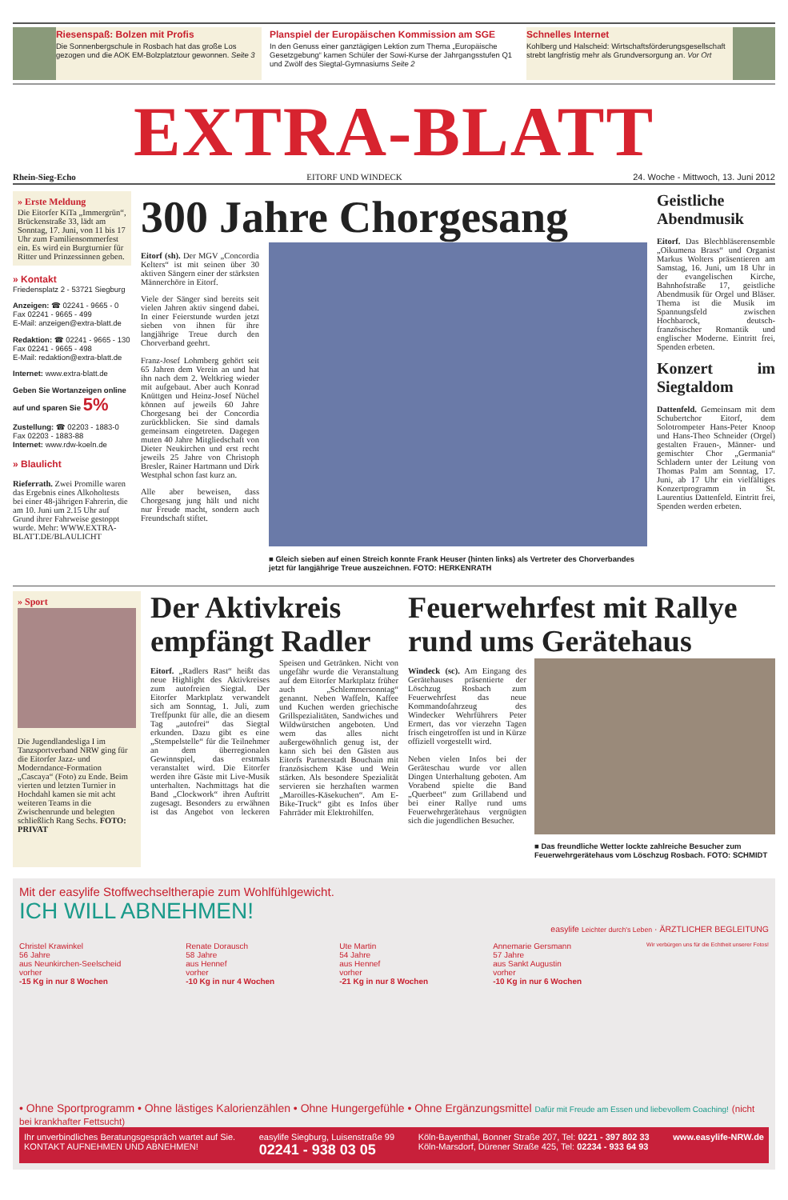Riesenspaß: Bolzen mit Profis
Die Sonnenbergschule in Rosbach hat das große Los gezogen und die AOK EM-Bolzplatztour gewonnen. Seite 3
Planspiel der Europäischen Kommission am SGE
In den Genuss einer ganztägigen Lektion zum Thema „Europäische Gesetzgebung“ kamen Schüler der Sowi-Kurse der Jahrgangsstufen Q1 und Zwölf des Siegtal-Gymnasiums Seite 2
Schnelles Internet
Kohlberg und Halscheid: Wirtschaftsförderungsgesellschaft strebt langfristig mehr als Grundversorgung an. Vor Ort
EXTRA-BLATT
Rhein-Sieg-Echo EITORF UND WINDECK 24. Woche - Mittwoch, 13. Juni 2012
» Erste Meldung
Die Eitorfer KiTa „Immergrün“, Brückenstraße 33, lädt am Sonntag, 17. Juni, von 11 bis 17 Uhr zum Familiensommerfest ein. Es wird ein Burgturnier für Ritter und Prinzessinnen geben.
» Kontakt
Friedensplatz 2 - 53721 Siegburg
Anzeigen: ☎ 02241 - 9665 - 0
Fax 02241 - 9665 - 499
E-Mail: anzeigen@extra-blatt.de
Redaktion: ☎ 02241 - 9665 - 130
Fax 02241 - 9665 - 498
E-Mail: redaktion@extra-blatt.de
Internet: www.extra-blatt.de
Geben Sie Wortanzeigen online auf und sparen Sie 5%
Zustellung: ☎ 02203 - 1883-0
Fax 02203 - 1883-88
Internet: www.rdw-koeln.de
» Blaulicht
Rieferrath. Zwei Promille waren das Ergebnis eines Alkoholtests bei einer 48-jährigen Fahrerin, die am 10. Juni um 2.15 Uhr auf Grund ihrer Fahrweise gestoppt wurde. Mehr: WWW.EXTRA-BLATT.DE/BLAULICHT
300 Jahre Chorgesang
Eitorf (sh). Der MGV „Concordia Kelters“ ist mit seinen über 30 aktiven Sängern einer der stärksten Männerchöre in Eitorf.
Viele der Sänger sind bereits seit vielen Jahren aktiv singend dabei. In einer Feierstunde wurden jetzt sieben von ihnen für ihre langjährige Treue durch den Chorverband geehrt.
Franz-Josef Lohmberg gehört seit 65 Jahren dem Verein an und hat ihn nach dem 2. Weltkrieg wieder mit aufgebaut. Aber auch Konrad Knüttgen und Heinz-Josef Nüchel können auf jeweils 60 Jahre Chorgesang bei der Concordia zurückblicken. Sie sind damals gemeinsam eingetreten. Dagegen muten 40 Jahre Mitgliedschaft von Dieter Neukirchen und erst recht jeweils 25 Jahre von Christoph Bresler, Rainer Hartmann und Dirk Westphal schon fast kurz an.
Alle aber beweisen, dass Chorgesang jung hält und nicht nur Freude macht, sondern auch Freundschaft stiftet.
■ Gleich sieben auf einen Streich konnte Frank Heuser (hinten links) als Vertreter des Chorverbandes jetzt für langjährige Treue auszeichnen. FOTO: HERKENRATH
Geistliche Abendmusik
Eitorf. Das Blechbläserensemble „Oikumena Brass“ und Organist Markus Wolters präsentieren am Samstag, 16. Juni, um 18 Uhr in der evangelischen Kirche, Bahnhofstraße 17, geistliche Abendmusik für Orgel und Bläser. Thema ist die Musik im Spannungsfeld zwischen Hochbarock, deutsch-französischer Romantik und englischer Moderne. Eintritt frei, Spenden erbeten.
Konzert im Siegtaldom
Dattenfeld. Gemeinsam mit dem Schubertchor Eitorf, dem Solotrompeter Hans-Peter Knoop und Hans-Theo Schneider (Orgel) gestalten Frauen-, Männer- und gemischter Chor „Germania“ Schladern unter der Leitung von Thomas Palm am Sonntag, 17. Juni, ab 17 Uhr ein vielfältiges Konzertprogramm in St. Laurentius Dattenfeld. Eintritt frei, Spenden werden erbeten.
» Sport
Die Jugendlandesliga I im Tanzsportverband NRW ging für die Eitorfer Jazz- und Moderndance-Formation „Cascaya“ (Foto) zu Ende. Beim vierten und letzten Turnier in Hochdahl kamen sie mit acht weiteren Teams in die Zwischenrunde und belegten schließlich Rang Sechs. FOTO: PRIVAT
Der Aktivkreis empfängt Radler
Eitorf. „Radlers Rast“ heißt das neue Highlight des Aktivkreises zum autofreien Siegtal. Der Eitorfer Marktplatz verwandelt sich am Sonntag, 1. Juli, zum Treffpunkt für alle, die an diesem Tag „autofrei“ das Siegtal erkunden. Dazu gibt es eine „Stempelstelle“ für die Teilnehmer an dem überregionalen Gewinnspiel, das erstmals veranstaltet wird. Die Eitorfer werden ihre Gäste mit Live-Musik unterhalten. Nachmittags hat die Band „Clockwork“ ihren Auftritt zugesagt. Besonders zu erwähnen ist das Angebot von leckeren Speisen und Getränken. Nicht von ungefähr wurde die Veranstaltung auf dem Eitorfer Marktplatz früher auch „Schlemmersonntag“ genannt. Neben Waffeln, Kaffee und Kuchen werden griechische Grillspezialitäten, Sandwiches und Wildwürstchen angeboten. Und wem das alles nicht außergewöhnlich genug ist, der kann sich bei den Gästen aus Eitorfs Partnerstadt Bouchain mit französischem Käse und Wein stärken. Als besondere Spezialität servieren sie herzhaften warmen „Maroilles-Käsekuchen“. Am E-Bike-Truck“ gibt es Infos über Fahrräder mit Elektrohilfen.
Feuerwehrfest mit Rallye rund ums Gerätehaus
Windeck (sc). Am Eingang des Gerätehauses präsentierte der Löschzug Rosbach zum Feuerwehrfest das neue Kommandofahrzeug des Windecker Wehrführers Peter Ermert, das vor vierzehn Tagen frisch eingetroffen ist und in Kürze offiziell vorgestellt wird.
Neben vielen Infos bei der Geräteschau wurde vor allen Dingen Unterhaltung geboten. Am Vorabend spielte die Band „Querbeet“ zum Grillabend und bei einer Rallye rund ums Feuerwehrgerätehaus vergnügten sich die jugendlichen Besucher.
■ Das freundliche Wetter lockte zahlreiche Besucher zum Feuerwehrgerätehaus vom Löschzug Rosbach. FOTO: SCHMIDT
Mit der easylife Stoffwechseltherapie zum Wohlfühlgewicht.
ICH WILL ABNEHMEN!
easylife Leichter durch's Leben · ÄRZTLICHER BEGLEITUNG
Christel Krawinkel
56 Jahre
aus Neunkirchen-Seelscheid
vorher
-15 Kg in nur 8 Wochen
Renate Dorausch
58 Jahre
aus Hennef
vorher
-10 Kg in nur 4 Wochen
Ute Martin
54 Jahre
aus Hennef
vorher
-21 Kg in nur 8 Wochen
Annemarie Gersmann
57 Jahre
aus Sankt Augustin
vorher
-10 Kg in nur 6 Wochen
Wir verbürgen uns für die Echtheit unserer Fotos!
• Ohne Sportprogramm • Ohne lästiges Kalorienzählen • Ohne Hungergefühle • Ohne Ergänzungsmittel Dafür mit Freude am Essen und liebevollem Coaching! (nicht bei krankhafter Fettsucht)
Ihr unverbindliches Beratungsgespräch wartet auf Sie.
KONTAKT AUFNEHMEN UND ABNEHMEN!
easylife Siegburg, Luisenstraße 99
02241 - 938 03 05
Köln-Bayenthal, Bonner Straße 207, Tel: 0221 - 397 802 33
Köln-Marsdorf, Dürener Straße 425, Tel: 02234 - 933 64 93
www.easylife-NRW.de